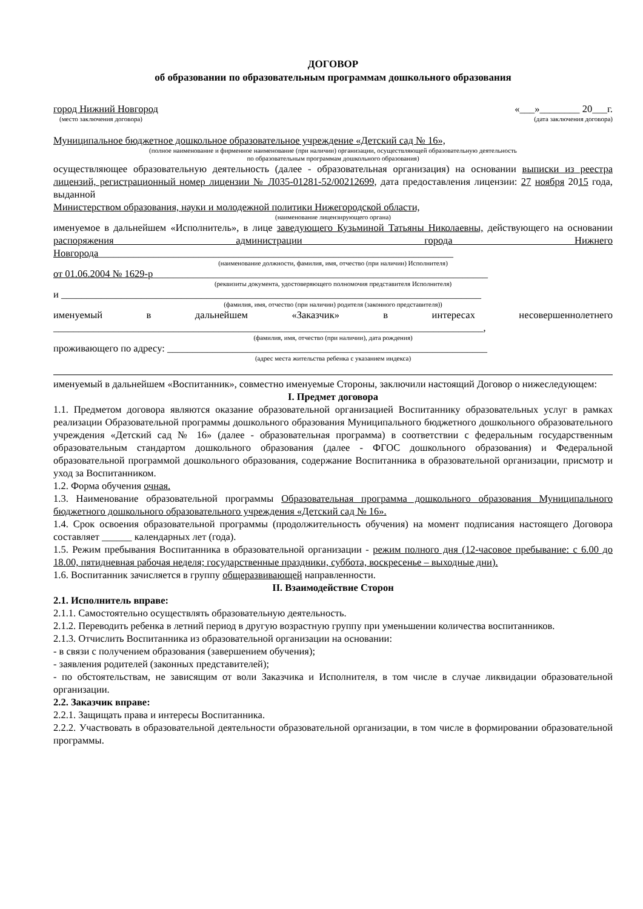ДОГОВОР
об образовании по образовательным программам дошкольного образования
город Нижний Новгород «___»________ 20___г.
(место заключения договора) (дата заключения договора)
Муниципальное бюджетное дошкольное образовательное учреждение «Детский сад № 16»,
(полное наименование и фирменное наименование (при наличии) организации, осуществляющей образовательную деятельность
по образовательным программам дошкольного образования)
осуществляющее образовательную деятельность (далее - образовательная организация) на основании выписки из реестра лицензий, регистрационный номер лицензии № Л035-01281-52/00212699, дата предоставления лицензии: 27 ноября 2015 года, выданной
Министерством образования, науки и молодежной политики Нижегородской области,
(наименование лицензирующего органа)
именуемое в дальнейшем «Исполнитель», в лице заведующего Кузьминой Татьяны Николаевны, действующего на основании распоряжения администрации города Нижнего Новгорода_______________________________________________________________________
(наименование должности, фамилия, имя, отчество (при наличии) Исполнителя)
от 01.06.2004 № 1629-р___________________________________________________________________
(реквизиты документа, удостоверяющего полномочия представителя Исполнителя)
и ____________________________________________________________________________________
(фамилия, имя, отчество (при наличии) родителя (законного представителя))
именуемый в дальнейшем «Заказчик» в интересах несовершеннолетнего
______________________________________________________________________________________,
(фамилия, имя, отчество (при наличии), дата рождения)
проживающего по адресу: ________________________________________________________________
(адрес места жительства ребенка с указанием индекса)
именуемый в дальнейшем «Воспитанник», совместно именуемые Стороны, заключили настоящий Договор о нижеследующем:
I. Предмет договора
1.1. Предметом договора являются оказание образовательной организацией Воспитаннику образовательных услуг в рамках реализации Образовательной программы дошкольного образования Муниципального бюджетного дошкольного образовательного учреждения «Детский сад № 16» (далее - образовательная программа) в соответствии с федеральным государственным образовательным стандартом дошкольного образования (далее - ФГОС дошкольного образования) и Федеральной образовательной программой дошкольного образования, содержание Воспитанника в образовательной организации, присмотр и уход за Воспитанником.
1.2. Форма обучения очная.
1.3. Наименование образовательной программы Образовательная программа дошкольного образования Муниципального бюджетного дошкольного образовательного учреждения «Детский сад № 16».
1.4. Срок освоения образовательной программы (продолжительность обучения) на момент подписания настоящего Договора составляет ______ календарных лет (года).
1.5. Режим пребывания Воспитанника в образовательной организации - режим полного дня (12-часовое пребывание: с 6.00 до 18.00, пятидневная рабочая неделя; государственные праздники, суббота, воскресенье – выходные дни).
1.6. Воспитанник зачисляется в группу общеразвивающей направленности.
II. Взаимодействие Сторон
2.1. Исполнитель вправе:
2.1.1. Самостоятельно осуществлять образовательную деятельность.
2.1.2. Переводить ребенка в летний период в другую возрастную группу при уменьшении количества воспитанников.
2.1.3. Отчислить Воспитанника из образовательной организации на основании:
- в связи с получением образования (завершением обучения);
- заявления родителей (законных представителей);
- по обстоятельствам, не зависящим от воли Заказчика и Исполнителя, в том числе в случае ликвидации образовательной организации.
2.2. Заказчик вправе:
2.2.1. Защищать права и интересы Воспитанника.
2.2.2. Участвовать в образовательной деятельности образовательной организации, в том числе в формировании образовательной программы.